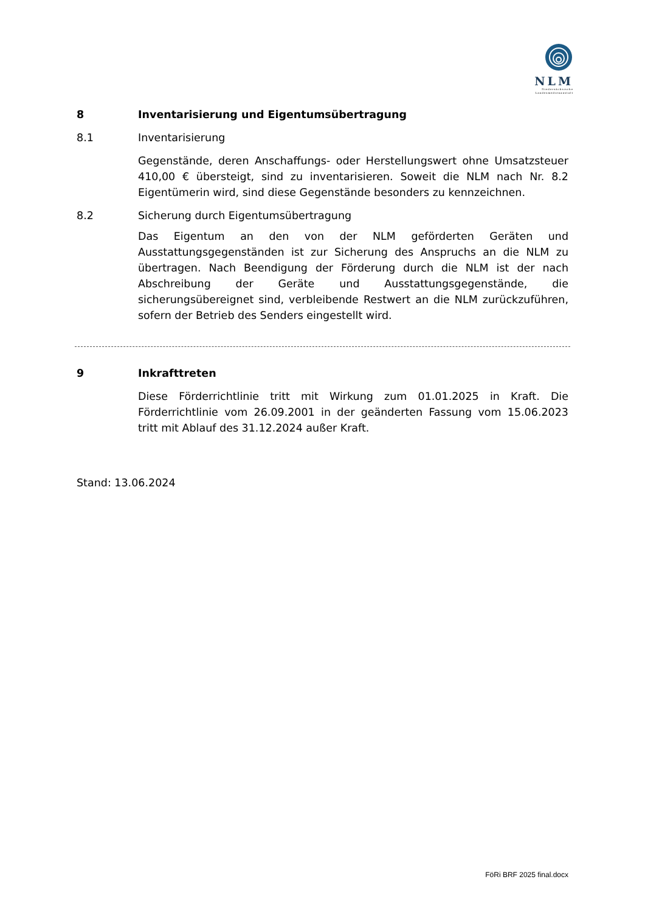NLM
Niedersächsische
Landesmedienanstalt
8 Inventarisierung und Eigentumsübertragung
8.1 Inventarisierung
Gegenstände, deren Anschaffungs- oder Herstellungswert ohne Umsatzsteuer 410,00 € übersteigt, sind zu inventarisieren. Soweit die NLM nach Nr. 8.2 Eigentümerin wird, sind diese Gegenstände besonders zu kennzeichnen.
8.2 Sicherung durch Eigentumsübertragung
Das Eigentum an den von der NLM geförderten Geräten und Ausstattungsgegenständen ist zur Sicherung des Anspruchs an die NLM zu übertragen. Nach Beendigung der Förderung durch die NLM ist der nach Abschreibung der Geräte und Ausstattungsgegenstände, die sicherungsübereignet sind, verbleibende Restwert an die NLM zurückzuführen, sofern der Betrieb des Senders eingestellt wird.
9 Inkrafttreten
Diese Förderrichtlinie tritt mit Wirkung zum 01.01.2025 in Kraft. Die Förderrichtlinie vom 26.09.2001 in der geänderten Fassung vom 15.06.2023 tritt mit Ablauf des 31.12.2024 außer Kraft.
Stand: 13.06.2024
FöRi BRF 2025 final.docx